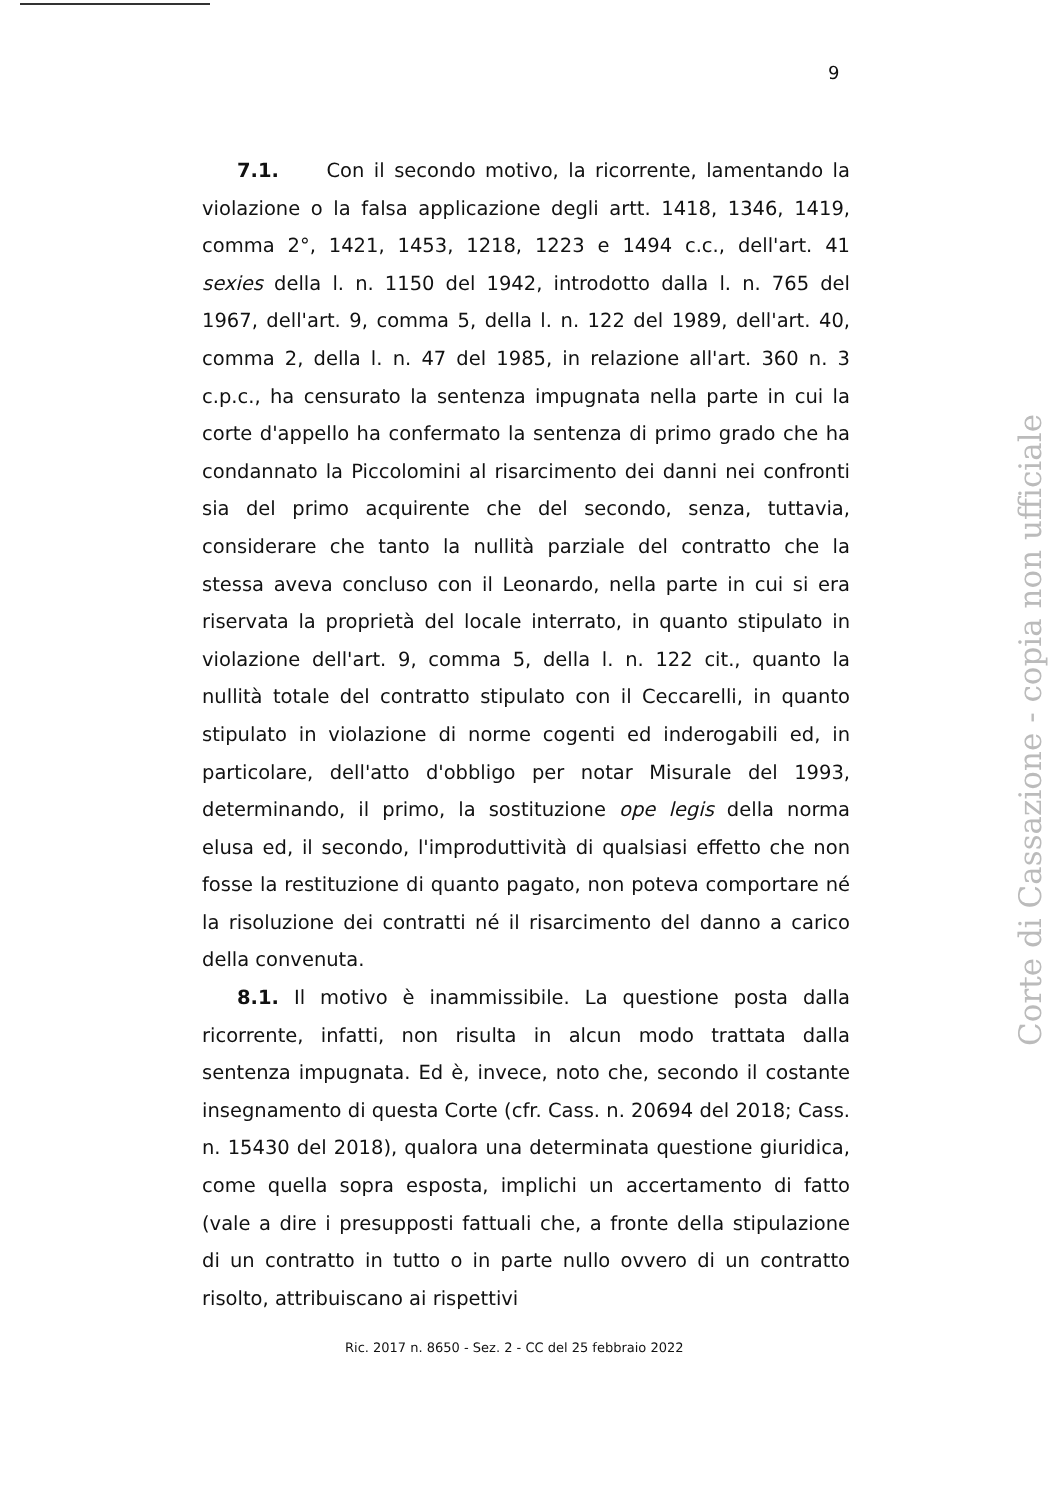9
7.1. Con il secondo motivo, la ricorrente, lamentando la violazione o la falsa applicazione degli artt. 1418, 1346, 1419, comma 2°, 1421, 1453, 1218, 1223 e 1494 c.c., dell'art. 41 sexies della l. n. 1150 del 1942, introdotto dalla l. n. 765 del 1967, dell'art. 9, comma 5, della l. n. 122 del 1989, dell'art. 40, comma 2, della l. n. 47 del 1985, in relazione all'art. 360 n. 3 c.p.c., ha censurato la sentenza impugnata nella parte in cui la corte d'appello ha confermato la sentenza di primo grado che ha condannato la Piccolomini al risarcimento dei danni nei confronti sia del primo acquirente che del secondo, senza, tuttavia, considerare che tanto la nullità parziale del contratto che la stessa aveva concluso con il Leonardo, nella parte in cui si era riservata la proprietà del locale interrato, in quanto stipulato in violazione dell'art. 9, comma 5, della l. n. 122 cit., quanto la nullità totale del contratto stipulato con il Ceccarelli, in quanto stipulato in violazione di norme cogenti ed inderogabili ed, in particolare, dell'atto d'obbligo per notar Misurale del 1993, determinando, il primo, la sostituzione ope legis della norma elusa ed, il secondo, l'improduttività di qualsiasi effetto che non fosse la restituzione di quanto pagato, non poteva comportare né la risoluzione dei contratti né il risarcimento del danno a carico della convenuta.
8.1. Il motivo è inammissibile. La questione posta dalla ricorrente, infatti, non risulta in alcun modo trattata dalla sentenza impugnata. Ed è, invece, noto che, secondo il costante insegnamento di questa Corte (cfr. Cass. n. 20694 del 2018; Cass. n. 15430 del 2018), qualora una determinata questione giuridica, come quella sopra esposta, implichi un accertamento di fatto (vale a dire i presupposti fattuali che, a fronte della stipulazione di un contratto in tutto o in parte nullo ovvero di un contratto risolto, attribuiscano ai rispettivi
Ric. 2017 n. 8650 - Sez. 2 - CC del 25 febbraio 2022
Corte di Cassazione - copia non ufficiale